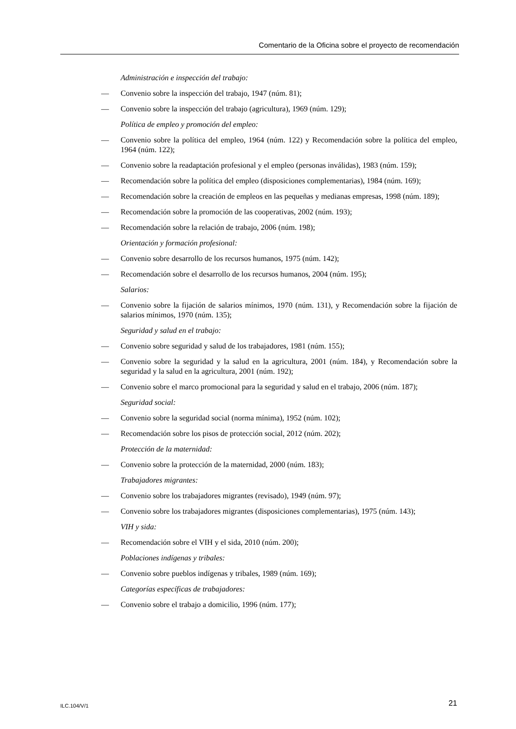Comentario de la Oficina sobre el proyecto de recomendación
Administración e inspección del trabajo:
— Convenio sobre la inspección del trabajo, 1947 (núm. 81);
— Convenio sobre la inspección del trabajo (agricultura), 1969 (núm. 129);
Política de empleo y promoción del empleo:
— Convenio sobre la política del empleo, 1964 (núm. 122) y Recomendación sobre la política del empleo, 1964 (núm. 122);
— Convenio sobre la readaptación profesional y el empleo (personas inválidas), 1983 (núm. 159);
— Recomendación sobre la política del empleo (disposiciones complementarias), 1984 (núm. 169);
— Recomendación sobre la creación de empleos en las pequeñas y medianas empresas, 1998 (núm. 189);
— Recomendación sobre la promoción de las cooperativas, 2002 (núm. 193);
— Recomendación sobre la relación de trabajo, 2006 (núm. 198);
Orientación y formación profesional:
— Convenio sobre desarrollo de los recursos humanos, 1975 (núm. 142);
— Recomendación sobre el desarrollo de los recursos humanos, 2004 (núm. 195);
Salarios:
— Convenio sobre la fijación de salarios mínimos, 1970 (núm. 131), y Recomendación sobre la fijación de salarios mínimos, 1970 (núm. 135);
Seguridad y salud en el trabajo:
— Convenio sobre seguridad y salud de los trabajadores, 1981 (núm. 155);
— Convenio sobre la seguridad y la salud en la agricultura, 2001 (núm. 184), y Recomendación sobre la seguridad y la salud en la agricultura, 2001 (núm. 192);
— Convenio sobre el marco promocional para la seguridad y salud en el trabajo, 2006 (núm. 187);
Seguridad social:
— Convenio sobre la seguridad social (norma mínima), 1952 (núm. 102);
— Recomendación sobre los pisos de protección social, 2012 (núm. 202);
Protección de la maternidad:
— Convenio sobre la protección de la maternidad, 2000 (núm. 183);
Trabajadores migrantes:
— Convenio sobre los trabajadores migrantes (revisado), 1949 (núm. 97);
— Convenio sobre los trabajadores migrantes (disposiciones complementarias), 1975 (núm. 143);
VIH y sida:
— Recomendación sobre el VIH y el sida, 2010 (núm. 200);
Poblaciones indígenas y tribales:
— Convenio sobre pueblos indígenas y tribales, 1989 (núm. 169);
Categorías específicas de trabajadores:
— Convenio sobre el trabajo a domicilio, 1996 (núm. 177);
ILC.104/V/1 21